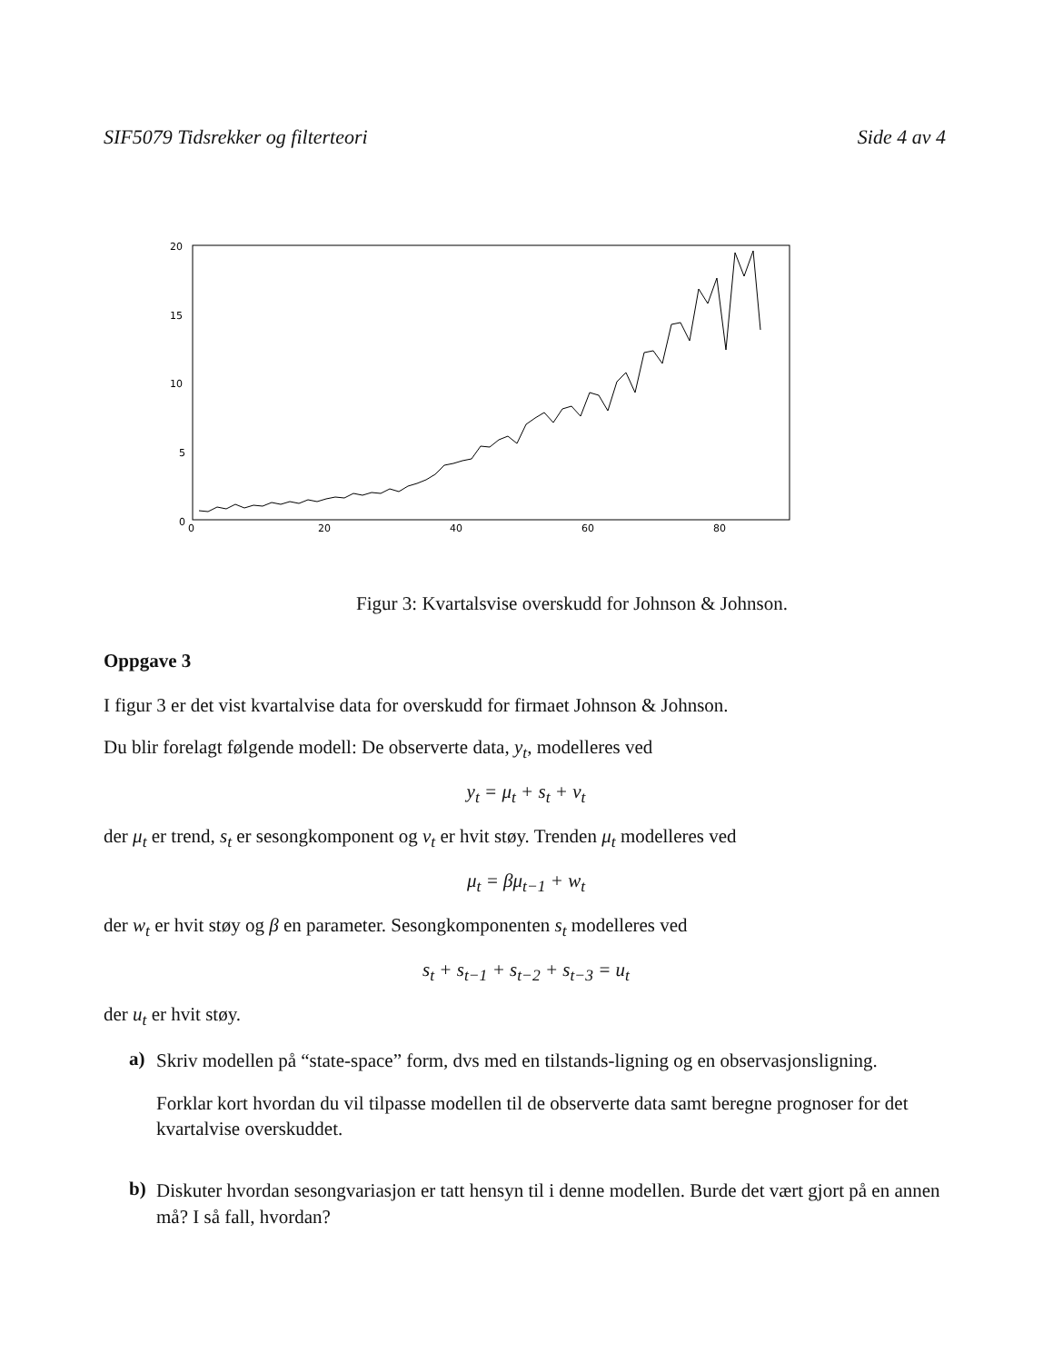SIF5079 Tidsrekker og filterteori Side 4 av 4
20
15
10
5
0
0
20
40
60
80
Figur 3: Kvartalsvise overskudd for Johnson & Johnson.
Oppgave 3
I figur 3 er det vist kvartalvise data for overskudd for firmaet Johnson & Johnson.
Du blir forelagt følgende modell: De observerte data, y<sub>t</sub>, modelleres ved
y<sub>t</sub> = μ<sub>t</sub> + s<sub>t</sub> + v<sub>t</sub>
der μ<sub>t</sub> er trend, s<sub>t</sub> er sesongkomponent og v<sub>t</sub> er hvit støy. Trenden μ<sub>t</sub> modelleres ved
μ<sub>t</sub> = βμ<sub>t−1</sub> + w<sub>t</sub>
der w<sub>t</sub> er hvit støy og β en parameter. Sesongkomponenten s<sub>t</sub> modelleres ved
s<sub>t</sub> + s<sub>t−1</sub> + s<sub>t−2</sub> + s<sub>t−3</sub> = u<sub>t</sub>
der u<sub>t</sub> er hvit støy.
a)
Skriv modellen på “state-space” form, dvs med en tilstands-ligning og en observasjonsligning.
Forklar kort hvordan du vil tilpasse modellen til de observerte data samt beregne prognoser for det kvartalvise overskuddet.
b)
Diskuter hvordan sesongvariasjon er tatt hensyn til i denne modellen. Burde det vært gjort på en annen må? I så fall, hvordan?